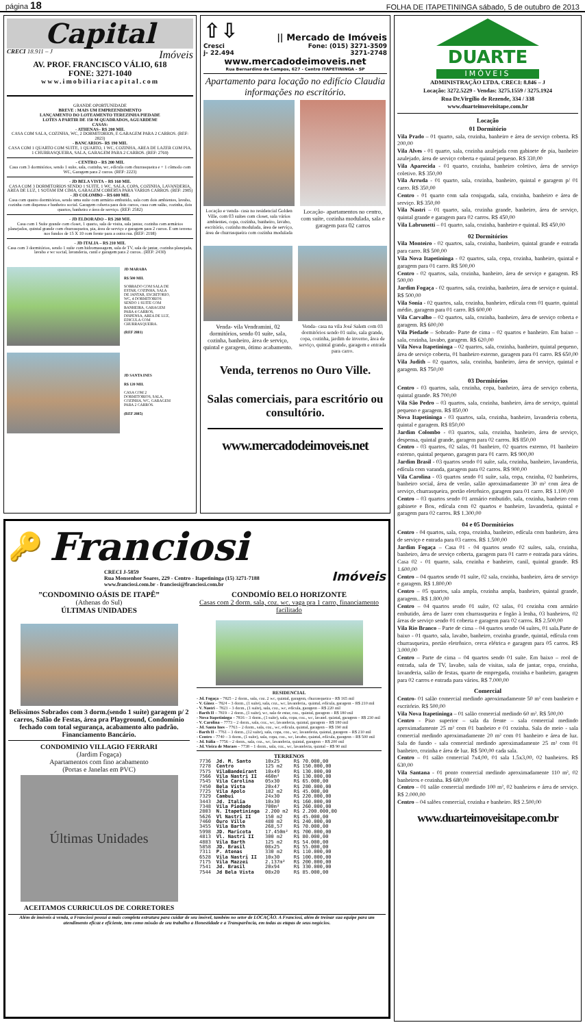página 18 FOLHA DE ITAPETININGA sábado, 5 de outubro de 2013
Capital
CRECI 18.911 – J Imóveis
AV. PROF. FRANCISCO VÁLIO, 618
FONE: 3271-1040
www.imobiliariacapital.com
GRANDE OPORTUNIDADE
BREVE : MAIS UM EMPREENDIMENTO
LANÇAMENTO DO LOTEAMENTO TEREZINHA PIEDADE
LOTES A PARTIR DE 150 M QUADRADOS, AGUARDEM!
CASAS:
- ATHENAS– R$ 200 MIL
CASA COM SALA, COZINHA, WC, 2 DORMITORIOS, E GARAGEM PARA 2 CARROS. (REF: 2823)
- BANCARIOS– R$ 190 MIL
CASA COM 1 QUARTO COM SUITE, 1 QUARTO, 1 WC, COZINHA, AREA DE LAZER COM PIA, 1 CHURRASQUEIRA, SALA, GARAGEM PARA 2 CARROS. (REF: 2769)
- CENTRO – R$ 200 MIL
Casa com 3 dormitórios, sendo 1 suíte, sala, cozinha, wc, edícula com churrasqueira e + 1 cômodo com WC, Garagem para 2 carros. (REF: 2223)
- JD BELA VISTA – R$ 160 MIL
CASA COM 3 DORMITORIOS SENDO 1 SUITE, 1 WC, SALA, COPA, COZINHA, LAVANDERIA, AREA DE LUZ, 1 SOTAM EM CIMA, GARAGEM COBERTA PARA VARIOS CARROS. (REF: 2905)
- JD COLOMBO – R$ 600 MIL
Casa com quatro dormitórios, sendo uma suíte com armário embutido, sala com dois ambientes, lavabo, cozinha com dispensa e banheiro social. Garagem coberta para dois carros, casa com salão, cozinha, dois quartos, banheiro e área de serviço. (REF: 2582)
- JD ELDORADO – R$ 260 MIL
Casa com 1 Suíte grande com closet, 1 quarto, sala de visita, sala jantar, cozinha com armários planejados, quintal grande com churrasqueira, pia, área de serviço e garagem para 2 carros. E um terreno nos fundos de 15 X 10 com frente para a outra rua. (REF: 2198)
- JD ITALIA – R$ 210 MIL
Casa com 3 dormitórios, sendo 1 suíte com hidromassagem, sala de TV, sala de jantar, cozinha planejada, lavabo e wc social, lavanderia, canil e garagem para 2 carros.. (REF: 2430)
JD MARABA
R$ 500 MIL
SOBRADO COM SALA DE ESTAR, COZINHA, SALA DE JANTAR, ESCRITORIO, WC, 4 DORMITORIOS SENDO 1 SUITE COM BANHEIRA, GARAGEM PARA 4 CARROS, DISPENSA, AREA DE LUZ, EDICULA COM CHURRASQUEIRA.
(REF 2881)
JD SANTA INES
R$ 120 MIL
CASA COM 2 DORMITORIOS, SALA, COZINHA, WC, GARAGEM PARA 2 CARROS.
(REF 2885)
⇧⇩ || Mercado de Imóveis
Cresci
j- 22.494 Fone: (015) 3271-3509
3271-2748
www.mercadodeimoveis.net
Rua Bernardino de Campos, 627 - Centro ITAPETININGA - SP
Apartamento para locação no edifício Claudia informações no escritório.
Locação e venda- casa no residencial Golden Ville, com 03 suítes com closet, sala vários ambientes, copa, cozinha, banheiro, lavabo, escritório, cozinha modulada, área de serviço, área de churrasqueira com cozinha modulada
Locação- apartamentos no centro, com suíte, cozinha modulada, sala e garagem para 02 carros
Venda- vila Vendramini, 02 dormitórios, sendo 01 suíte, sala, cozinha, banheiro, área de serviço, quintal e garagem, ótimo acabamento.
Venda- casa na vila José Salem com 03 dormitórios sendo 01 suíte, sala grande, copa, cozinha, jardim de inverno, área de serviço, quintal grande, garagem e entrada para carro.
Venda, terrenos no Ouro Ville.
Salas comerciais, para escritório ou consultório.
www.mercadodeimoveis.net
🔑
Franciosi
CRECI J-5859
Rua Monsenhor Soares, 229 - Centro - Itapetininga (15) 3271-7188
www.franciosi.com.br - franciosi@franciosi.com.br
Imóveis
”CONDOMINIO OÁSIS DE ITAPÊ”
(Athenas do Sul)
ÚLTIMAS UNIDADES
Belíssimos Sobrados com 3 dorm.(sendo 1 suíte) garagem p/ 2 carros, Salão de Festas, área pra Playground, Condomínio fechado com total segurança, acabamento alto padrão. Financiamento Bancário.
CONDOMINIO VILLAGIO FERRARI
(Jardim Fogaça)
Apartamentos com fino acabamento
(Portas e Janelas em PVC)
Últimas Unidades
ACEITAMOS CURRICULOS DE CORRETORES
CONDOMÍO BELO HORIZONTE
Casas com 2 dorm. sala, coz. wc. vaga pra 1 carro, financiamento facilitado
RESIDENCIAL
- Jd. Fogaça – 7825 - 2 dorm., sala, coz. 2 wc, quintal, garagem, churrasqueira – R$ 165 mil
- V. Ginez – 7824 – 3 dorm., (1 suíte), sala, coz., wc, lavanderia,. quintal, edícula, garagem – R$ 210 mil
- V. Nastri – 7823 – 3 dorm., (1 suíte), sala, coz., wc, edícula, garagem – R$ 220 mil
- Barth II – 7819 – 2 dorm., (1 suíte), wc, sala de estar, coz., quintal, garagem – R$ 180 mil
- Nova Itapetininga – 7816 – 3 dorm., (1 suíte), sala, copa, coz., wc, lavand. quintal, garagem – R$ 230 mil
- V. Carolina – 7773 – 2 dorm., sala, coz., wc, lavanderia, quintal, garagem – R$ 180 mil
- Jd. Santa Ines – 7763 – 2 dorm., sala, coz., wc, edícula, quintal, garagem – R$ 190 mil
- Barth II – 7761 – 3 dorm., (12 suíte), sala, copa, coz., wc, lavanderia, quintal, garagem – R$ 210 mil
- Centro – 7740 – 3 dorm., (1 suíte), sala, copa, coz., wc, lavabo, quintal, edícula, garagem – R$ 500 mil
- Jd. Itália – 7756 – 2 dorm., sala, coz., wc, lavanderia, quintal, garagem – R$ 200 mil
- Jd. Vieira de Moraes – 7738 – 1 dorm., sala, coz., wc, lavanderia, quintal – R$ 90 mil
TERRENOS
| 7736 | Jd. M. Santo | 10x25 | R$ 70.000,00 |
| 7278 | Centro | 125 m2 | R$ 150.000,00 |
| 7575 | VilaBandeirant | 10x49 | R$ 130.000,00 |
| 7566 | Vila Nastri II | 460m² | R$ 130.000,00 |
| 7545 | Vila Carolina | 05x30 | R$ 65.000,00 |
| 7450 | Bela Vista | 20x47 | R$ 280.000,00 |
| 7725 | Vila Apolo | 182 m2 | R$ 45.000,00 |
| 7329 | Cambui | 24x30 | R$ 220.000,00 |
| 3443 | Jd. Italia | 10x30 | R$ 160.000,00 |
| 7348 | Vila Piedade | 700m² | R$ 260.000,00 |
| 2803 | N. Itapetininga | 2.200 m2 | R$ 2.200.000,00 |
| 5626 | Vl Nastri II | 150 m2 | R$ 45.000,00 |
| 7460 | Ouro Ville | 480 m2 | R$ 240.000,00 |
| 3455 | Vila Barth | 268,57 | R$ 70.000,00 |
| 5998 | JD. Maricota | 17.450m² | R$ 700.000,00 |
| 4813 | Vl. Nastri II | 300 m2 | R$ 80.000,00 |
| 4883 | Vila Barth | 125 m2 | R$ 54.000,00 |
| 5858 | JD. Brasil | 08x25 | R$ 55.000,00 |
| 7311 | P. Atenas | 330 m2 | R$ 110.000,00 |
| 6528 | Vila Nastri II | 10x30 | R$ 100.000,00 |
| 7175 | Vila Mazzei | 2.137m² | R$ 200.000,00 |
| 7541 | Jd. Brasil | 20x94 | R$ 330.000,00 |
| 7544 | Jd Bela Vista | 08x20 | R$ 85.000,00 |
Além de imóveis à venda, a Franciosi possui a mais completa estrutura para cuidar de seu imóvel, também no setor de LOCAÇÃO. A Franciosi, além de treinar sua equipe para um atendimento eficaz e eficiente, tem como missão de seu trabalho a Honestidade e a Transparência, em todas as etapas de seus negócios.
DUARTE
IMÓVEIS
ADMINISTRAÇÃO LTDA. CRECI: 8.846 – J
Locação: 3272.5229 - Vendas: 3275.1559 / 3275.1924
Rua Dr.Virgílio de Rezende, 334 / 338
www.duarteimoveisitape.com.br
Locação
01 Dormitório
Vila Prado – 01 quarto, sala, cozinha, banheiro e área de serviço coberta. R$ 200,00
Vila Alves - 01 quarto, sala, cozinha azulejada com gabinete de pia, banheiro azulejado, área de serviço coberta e quintal pequeno. R$ 330,00
Vila Aparecida - 01 quarto, cozinha, banheiro coletivo, área de serviço coletivo. R$ 350,00
Vila Arruda - 01 quarto, sala, cozinha, banheiro, quintal e garagem p/ 01 carro. R$ 350,00
Centro - 01 quarto com sala conjugada, sala, cozinha, banheiro e área de serviço. R$ 350,00
Vila Nastri – 01 quarto, sala, cozinha grande, banheiro, área de serviço, quintal grande e garagem para 02 carros. R$ 450,00
Vila Labrunetti – 01 quarto, sala, cozinha, banheiro e quintal. R$ 450,00
02 Dormitórios
Vila Monteiro - 02 quartos, sala, cozinha, banheiro, quintal grande e entrada para carro. R$ 500,00
Vila Nova Itapetininga - 02 quartos, sala, copa, cozinha, banheiro, quintal e garagem para 01 carro. R$ 500,00
Centro - 02 quartos, sala, cozinha, banheiro, área de serviço e garagem. R$ 500,00
Jardim Fogaça - 02 quartos, sala, cozinha, banheiro, área de serviço e quintal. R$ 500,00
Vila Sonia - 02 quartos, sala, cozinha, banheiro, edícula com 01 quarto, quintal médio, garagem para 01 carro. R$ 600,00
Vila Carvalho – 02 quartos, sala, cozinha, banheiro, área de serviço coberta e garagem. R$ 600,00
Vila Piedade – Sobrado- Parte de cima – 02 quartos e banheiro. Em baixo – sala, cozinha, lavabo, garagem. R$ 620,00
Vila Nova Itapetininga – 02 quartos, sala, cozinha, banheiro, quintal pequeno, área de serviço coberta, 01 banheiro externo, garagem para 01 carro. R$ 650,00
Vila Judith – 02 quartos, sala, cozinha, banheiro, área de serviço, quintal e garagem. R$ 750,00
03 Dormitórios
Centro - 03 quartos, sala, cozinha, copa, banheiro, área de serviço coberta, quintal grande. R$ 700,00
Vila São Pedro – 03 quartos, sala, cozinha, banheiro, área de serviço, quintal pequeno e garagem. R$ 850,00
Nova Itapetininga - 03 quartos, sala, cozinha, banheiro, lavanderia coberta, quintal e garagem. R$ 850,00
Jardim Colombo - 03 quartos, sala, cozinha, banheiro, área de serviço, despensa, quintal grande, garagem para 02 carros. R$ 850,00
Centro - 03 quartos, 02 salas, 01 banheiro, 02 quartos externo, 01 banheiro externo, quintal pequeno, garagem para 01 carro. R$ 900,00
Jardim Brasil - 03 quartos sendo 01 suíte, sala, cozinha, banheiro, lavanderia, edícula com varanda, garagem para 02 carros. R$ 900,00
Vila Carolina - 03 quartos sendo 01 suíte, sala, copa, cozinha, 02 banheiros, banheiro social, área de verão, salão aproximadamente 30 m² com área de serviço, churrasqueira, portão eletrônico, garagem para 01 carro. R$ 1.100,00
Centro – 03 quartos sendo 01 armário embutido, sala, cozinha, banheiro com gabinete e Box, edícula com 02 quartos e banheiro, lavanderia, quintal e garagem para 02 carros. R$ 1.300,00
04 e 05 Dormitórios
Centro - 04 quartos, sala, copa, cozinha, banheiro, edícula com banheiro, área de serviço e entrada para 03 carros. R$ 1.500,00
Jardim Fogaça – Casa 01 - 04 quartos sendo 02 suítes, sala, cozinha, banheiro, área de serviço coberta, garagem para 01 carro e entrada para vários. Casa 02 - 01 quarto, sala, cozinha e banheiro, canil, quintal grande. R$ 1.600,00
Centro – 04 quartos sendo 01 suíte, 02 sala, cozinha, banheiro, área de serviço e garagem. R$ 1.800,00
Centro – 05 quartos, sala ampla, cozinha ampla, banheiro, quintal grande, garagem.. R$ 1.800,00
Centro – 04 quartos sendo 01 suíte, 02 salas, 01 cozinha com armário embutido, área de lazer com churrasqueira e fogão à lenha, 03 banheiros, 02 áreas de serviço sendo 01 coberta e garagem para 02 carros. R$ 2.500,00
Vila Rio Branco – Parte de cima – 04 quartos sendo 04 suítes, 01 sala.Parte de baixo - 01 quarto, sala, lavabo, banheiro, cozinha grande, quintal, edícula com churrasqueira, portão eletrônico, cerca elétrica e garagem para 05 carros. R$ 3.000,00
Centro – Parte de cima – 04 quartos sendo 01 suíte. Em baixo – rool de entrada, sala de TV, lavabo, sala de visitas, sala de jantar, copa, cozinha, lavanderia, salão de festas, quarto de empregada, cozinha e banheiro, garagem para 02 carros e entrada para vários. R$ 7.000,00
Comercial
Centro- 01 salão comercial medindo aproximadamente 50 m² com banheiro e escritório. R$ 500,00
Vila Nova Itapetininga – 01 salão comercial medindo 60 m². R$ 500,00
Centro - Piso superior – sala da frente – sala comercial medindo aproximadamente 25 m² com 01 banheiro e 01 cozinha. Sala do meio - sala comercial medindo aproximadamente 20 m² com 01 banheiro e área de luz. Sala do fundo - sala comercial medindo aproximadamente 25 m² com 01 banheiro, cozinha e área de luz. R$ 500,00 cada sala.
Centro – 01 salão comercial 7x4,00, 01 sala 1.5x3,00, 02 banheiros. R$ 630,00
Vila Santana - 01 ponto comercial medindo aproximadamente 110 m², 02 banheiros e cozinha. R$ 680,00
Centro – 01 salão comercial medindo 100 m², 02 banheiros e área de serviço. R$ 2.000,00
Centro – 04 salões comercial, cozinha e banheiro. R$ 2.500,00
www.duarteimoveisitape.com.br